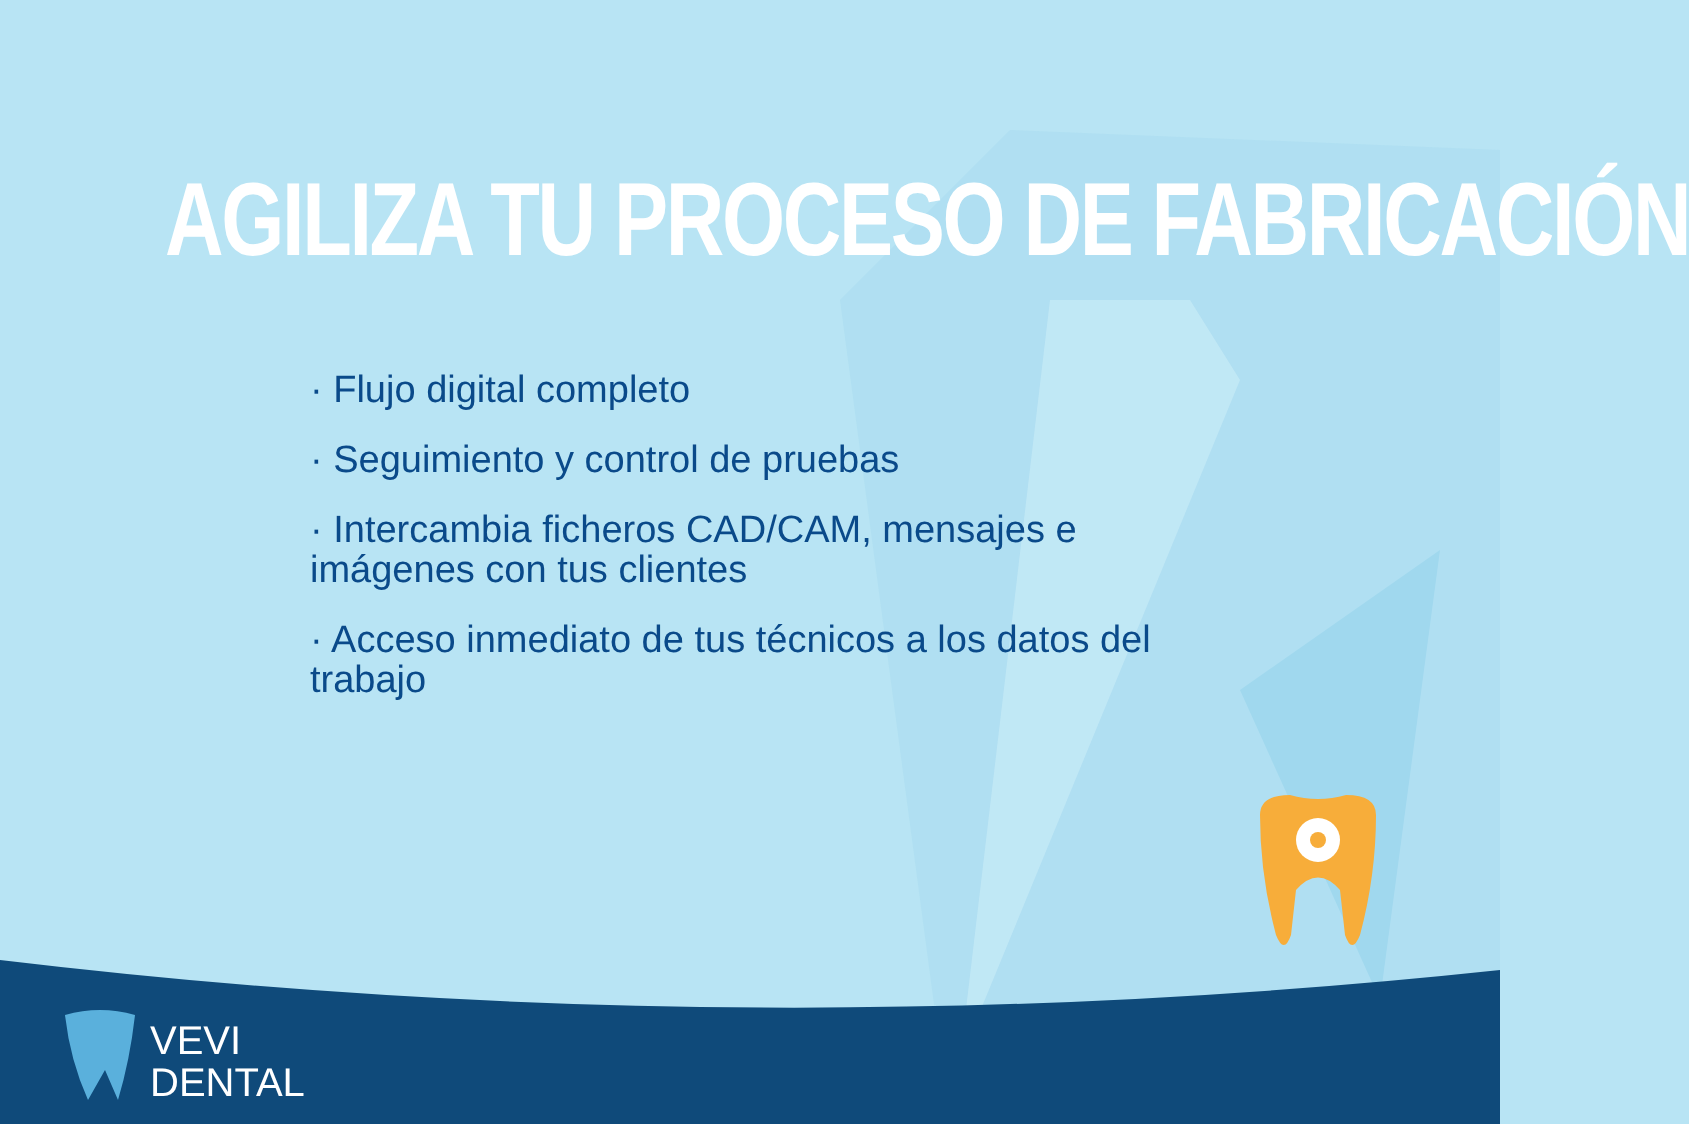AGILIZA TU PROCESO DE FABRICACIÓN
· Flujo digital completo
· Seguimiento y control de pruebas
· Intercambia ficheros CAD/CAM, mensajes e imágenes con tus clientes
· Acceso inmediato de tus técnicos a los datos del trabajo
VEVI
DENTAL